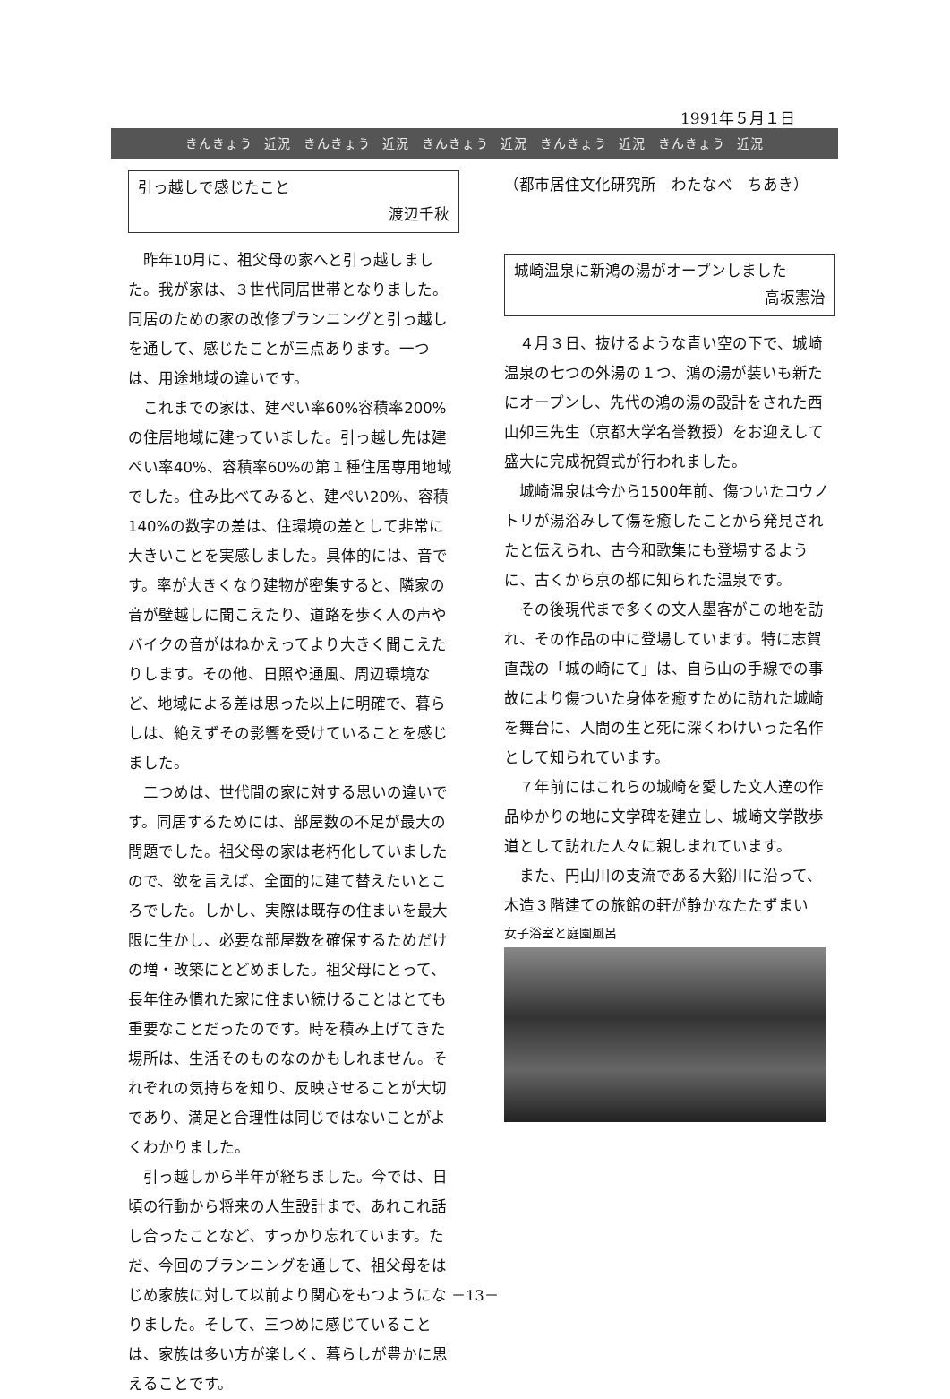1991年５月１日
きんきょう 近況 きんきょう 近況 きんきょう 近況 きんきょう 近況 きんきょう 近況
引っ越しで感じたこと
渡辺千秋
昨年10月に、祖父母の家へと引っ越しました。我が家は、３世代同居世帯となりました。同居のための家の改修プランニングと引っ越しを通して、感じたことが三点あります。一つは、用途地域の違いです。
これまでの家は、建ぺい率60%容積率200%の住居地域に建っていました。引っ越し先は建ぺい率40%、容積率60%の第１種住居専用地域でした。住み比べてみると、建ぺい20%、容積140%の数字の差は、住環境の差として非常に大きいことを実感しました。具体的には、音です。率が大きくなり建物が密集すると、隣家の音が壁越しに聞こえたり、道路を歩く人の声やバイクの音がはねかえってより大きく聞こえたりします。その他、日照や通風、周辺環境など、地域による差は思った以上に明確で、暮らしは、絶えずその影響を受けていることを感じました。
二つめは、世代間の家に対する思いの違いです。同居するためには、部屋数の不足が最大の問題でした。祖父母の家は老朽化していましたので、欲を言えば、全面的に建て替えたいところでした。しかし、実際は既存の住まいを最大限に生かし、必要な部屋数を確保するためだけの増・改築にとどめました。祖父母にとって、長年住み慣れた家に住まい続けることはとても重要なことだったのです。時を積み上げてきた場所は、生活そのものなのかもしれません。それぞれの気持ちを知り、反映させることが大切であり、満足と合理性は同じではないことがよくわかりました。
引っ越しから半年が経ちました。今では、日頃の行動から将来の人生設計まで、あれこれ話し合ったことなど、すっかり忘れています。ただ、今回のプランニングを通して、祖父母をはじめ家族に対して以前より関心をもつようになりました。そして、三つめに感じていることは、家族は多い方が楽しく、暮らしが豊かに思えることです。
（都市居住文化研究所　わたなべ　ちあき）
城崎温泉に新鴻の湯がオープンしました
高坂憲治
４月３日、抜けるような青い空の下で、城崎温泉の七つの外湯の１つ、鴻の湯が装いも新たにオープンし、先代の鴻の湯の設計をされた西山夘三先生（京都大学名誉教授）をお迎えして盛大に完成祝賀式が行われました。
城崎温泉は今から1500年前、傷ついたコウノトリが湯浴みして傷を癒したことから発見されたと伝えられ、古今和歌集にも登場するように、古くから京の都に知られた温泉です。
その後現代まで多くの文人墨客がこの地を訪れ、その作品の中に登場しています。特に志賀直哉の「城の崎にて」は、自ら山の手線での事故により傷ついた身体を癒すために訪れた城崎を舞台に、人間の生と死に深くわけいった名作として知られています。
７年前にはこれらの城崎を愛した文人達の作品ゆかりの地に文学碑を建立し、城崎文学散歩道として訪れた人々に親しまれています。
また、円山川の支流である大谿川に沿って、木造３階建ての旅館の軒が静かなたたずまい
女子浴室と庭園風呂
－13－